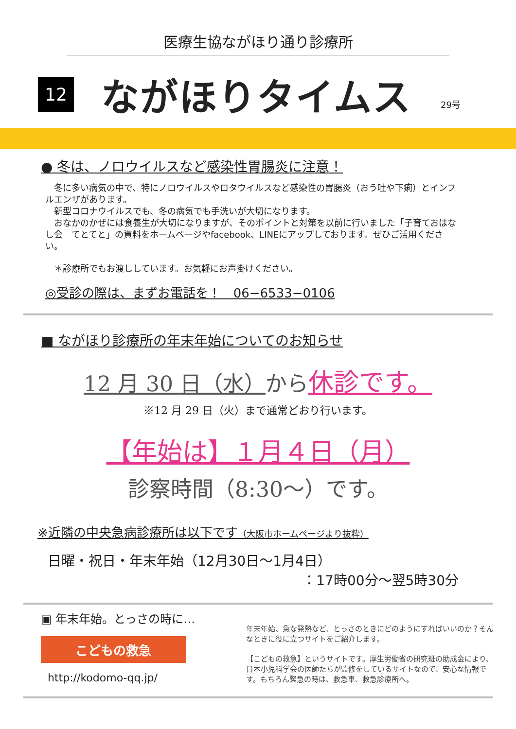医療生協ながほり通り診療所
12
ながほりタイムス
29号
● 冬は、ノロウイルスなど感染性胃腸炎に注意！
　冬に多い病気の中で、特にノロウイルスやロタウイルスなど感染性の胃腸炎（おう吐や下痢）とインフルエンザがあります。
　新型コロナウイルスでも、冬の病気でも手洗いが大切になります。
　おなかのかぜには食養生が大切になりますが、そのポイントと対策を以前に行いました「子育ておはなし会　てとてと」の資料をホームページやfacebook、LINEにアップしております。ぜひご活用ください。
　＊診療所でもお渡ししています。お気軽にお声掛けください。
◎受診の際は、まずお電話を！　06−6533−0106
■ ながほり診療所の年末年始についてのお知らせ
12 月 30 日（水）から休診です。
※12 月 29 日（火）まで通常どおり行います。
【年始は】１月４日（月）
診察時間（8:30〜）です。
※近隣の中央急病診療所は以下です（大阪市ホームページより抜粋）
日曜・祝日・年末年始（12月30日〜1月4日）
：17時00分〜翌5時30分
▣ 年末年始。とっさの時に…
こどもの救急
http://kodomo-qq.jp/
年末年始、急な発熱など、とっさのときにどのようにすればいいのか？そんなときに役に立つサイトをご紹介します。
【こどもの救急】というサイトです。厚生労働省の研究班の助成金により、日本小児科学会の医師たちが監修をしているサイトなので、安心な情報です。もちろん緊急の時は、救急車、救急診療所へ。